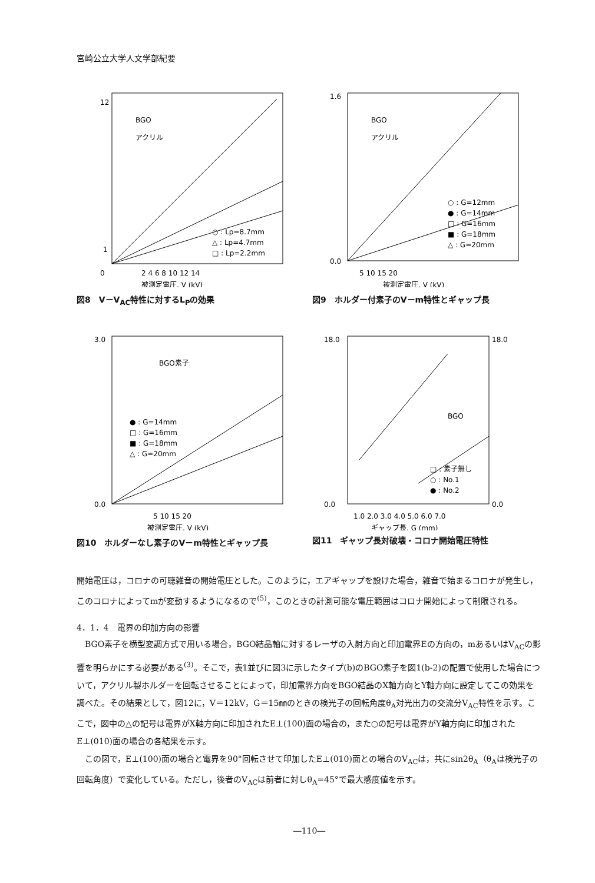宮崎公立大学人文学部紀要
12
1
0
2 4 6 8 10 12 14
○ : Lp=8.7mm
△ : Lp=4.7mm
□ : Lp=2.2mm
BGO
アクリル
被測定電圧, V (kV)
図8　V－V<sub>AC</sub>特性に対するL<sub>P</sub>の効果
1.6
0.0
5 10 15 20
○ : G=12mm
● : G=14mm
□ : G=16mm
■ : G=18mm
△ : G=20mm
BGO
アクリル
被測定電圧, V (kV)
図9　ホルダー付素子のV－m特性とギャップ長
3.0
0.0
5 10 15 20
● : G=14mm
□ : G=16mm
■ : G=18mm
△ : G=20mm
BGO素子
被測定電圧, V (kV)
図10　ホルダーなし素子のV－m特性とギャップ長
18.0
18.0
0.0
0.0
1.0 2.0 3.0 4.0 5.0 6.0 7.0
□ : 素子無し
○ : No.1
● : No.2
BGO
ギャップ長, G (mm)
図11　ギャップ長対破壊・コロナ開始電圧特性
開始電圧は，コロナの可聴雑音の開始電圧とした。このように，エアギャップを設けた場合，雑音で始まるコロナが発生し，このコロナによってmが変動するようになるので<sup>(5)</sup>，このときの計測可能な電圧範囲はコロナ開始によって制限される。
4．1．4　電界の印加方向の影響
　BGO素子を横型変調方式で用いる場合，BGO結晶軸に対するレーザの入射方向と印加電界Eの方向の，mあるいはV<sub>AC</sub>の影響を明らかにする必要がある<sup>(3)</sup>。そこで，表1並びに図3に示したタイプ(b)のBGO素子を図1(b-2)の配置で使用した場合について，アクリル製ホルダーを回転させることによって，印加電界方向をBGO結晶のX軸方向とY軸方向に設定してこの効果を調べた。その結果として，図12に，V＝12kV，G＝15㎜のときの検光子の回転角度θ<sub>A</sub>対光出力の交流分V<sub>AC</sub>特性を示す。ここで，図中の△の記号は電界がX軸方向に印加されたE⊥(100)面の場合の，また○の記号は電界がY軸方向に印加されたE⊥(010)面の場合の各結果を示す。
　この図で，E⊥(100)面の場合と電界を90°回転させて印加したE⊥(010)面との場合のV<sub>AC</sub>は，共にsin2θ<sub>A</sub>（θ<sub>A</sub>は検光子の回転角度）で変化している。ただし，後者のV<sub>AC</sub>は前者に対しθ<sub>A</sub>=45°で最大感度値を示す。
―110―